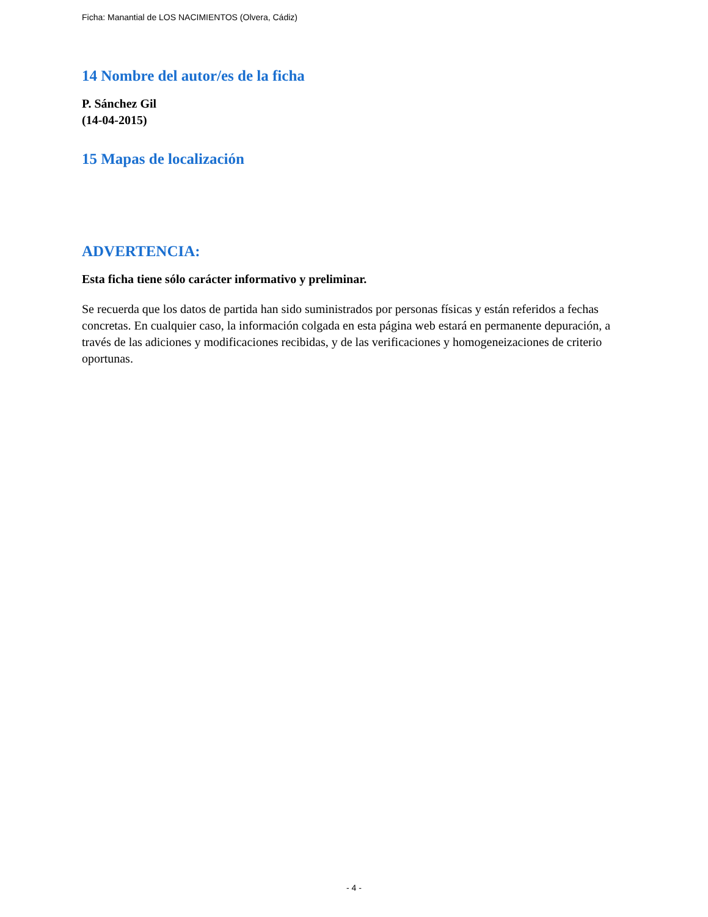Ficha: Manantial de LOS NACIMIENTOS (Olvera, Cádiz)
14 Nombre del autor/es de la ficha
P. Sánchez Gil
(14-04-2015)
15 Mapas de localización
ADVERTENCIA:
Esta ficha tiene sólo carácter informativo y preliminar.
Se recuerda que los datos de partida han sido suministrados por personas físicas y están referidos a fechas concretas. En cualquier caso, la información colgada en esta página web estará en permanente depuración, a través de las adiciones y modificaciones recibidas, y de las verificaciones y homogeneizaciones de criterio oportunas.
- 4 -